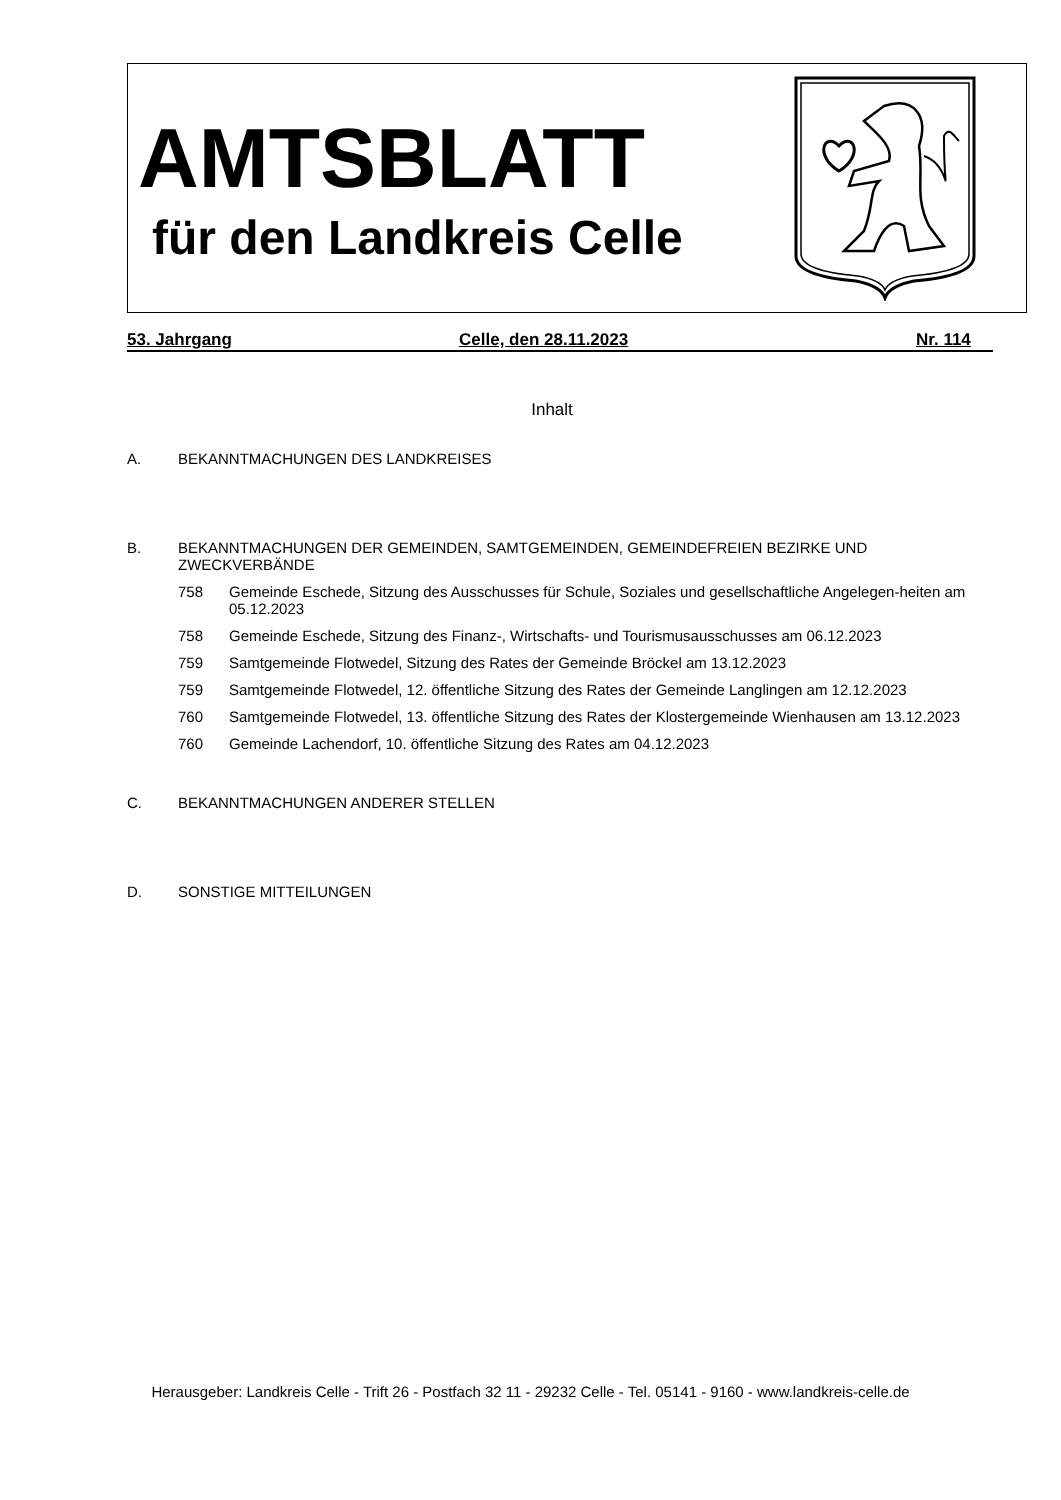AMTSBLATT
für den Landkreis Celle
53. Jahrgang Celle, den 28.11.2023 Nr. 114
Inhalt
A. BEKANNTMACHUNGEN DES LANDKREISES
B. BEKANNTMACHUNGEN DER GEMEINDEN, SAMTGEMEINDEN, GEMEINDEFREIEN BEZIRKE UND ZWECKVERBÄNDE
758 Gemeinde Eschede, Sitzung des Ausschusses für Schule, Soziales und gesellschaftliche Angelegen-heiten am 05.12.2023
758 Gemeinde Eschede, Sitzung des Finanz-, Wirtschafts- und Tourismusausschusses am 06.12.2023
759 Samtgemeinde Flotwedel, Sitzung des Rates der Gemeinde Bröckel am 13.12.2023
759 Samtgemeinde Flotwedel, 12. öffentliche Sitzung des Rates der Gemeinde Langlingen am 12.12.2023
760 Samtgemeinde Flotwedel, 13. öffentliche Sitzung des Rates der Klostergemeinde Wienhausen am 13.12.2023
760 Gemeinde Lachendorf, 10. öffentliche Sitzung des Rates am 04.12.2023
C. BEKANNTMACHUNGEN ANDERER STELLEN
D. SONSTIGE MITTEILUNGEN
Herausgeber: Landkreis Celle - Trift 26 - Postfach 32 11 - 29232 Celle - Tel. 05141 - 9160 - www.landkreis-celle.de